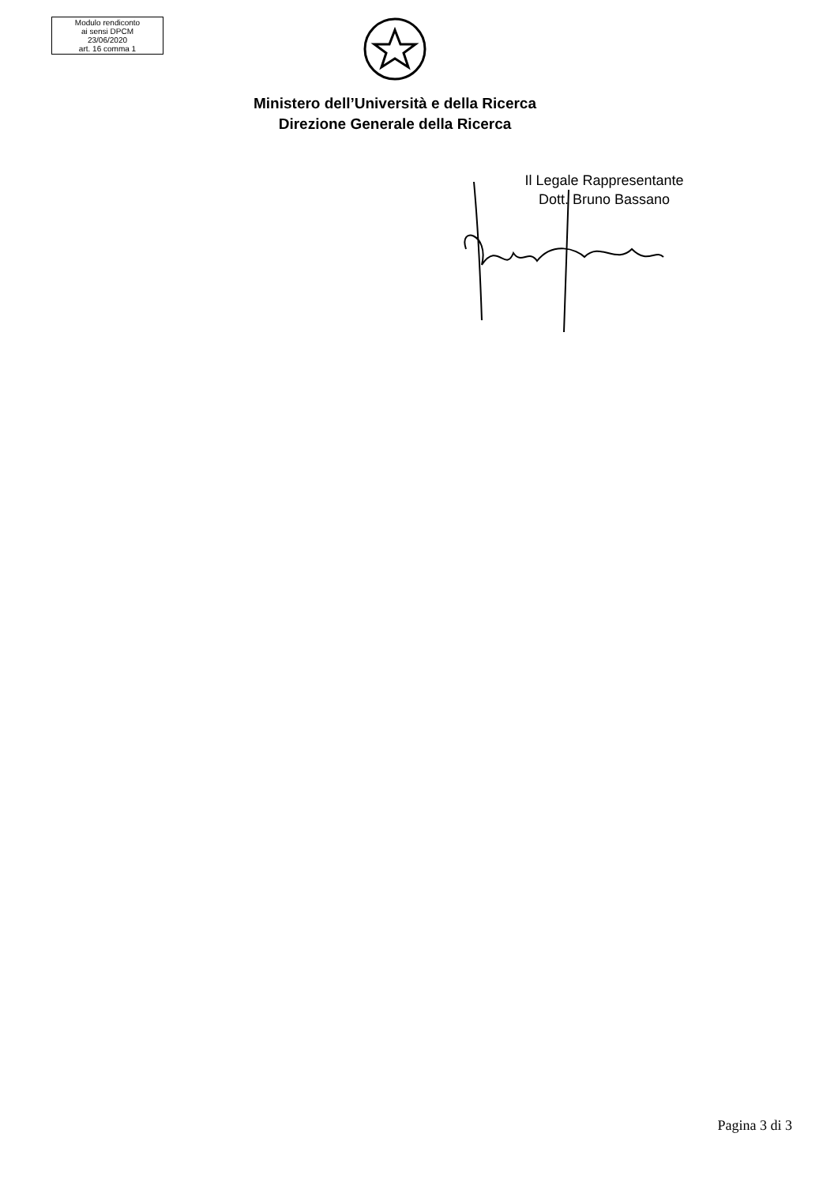Modulo rendiconto
ai sensi DPCM
23/06/2020
art. 16 comma 1
Ministero dell’Università e della Ricerca
Direzione Generale della Ricerca
Il Legale Rappresentante
Dott. Bruno Bassano
Pagina 3 di 3